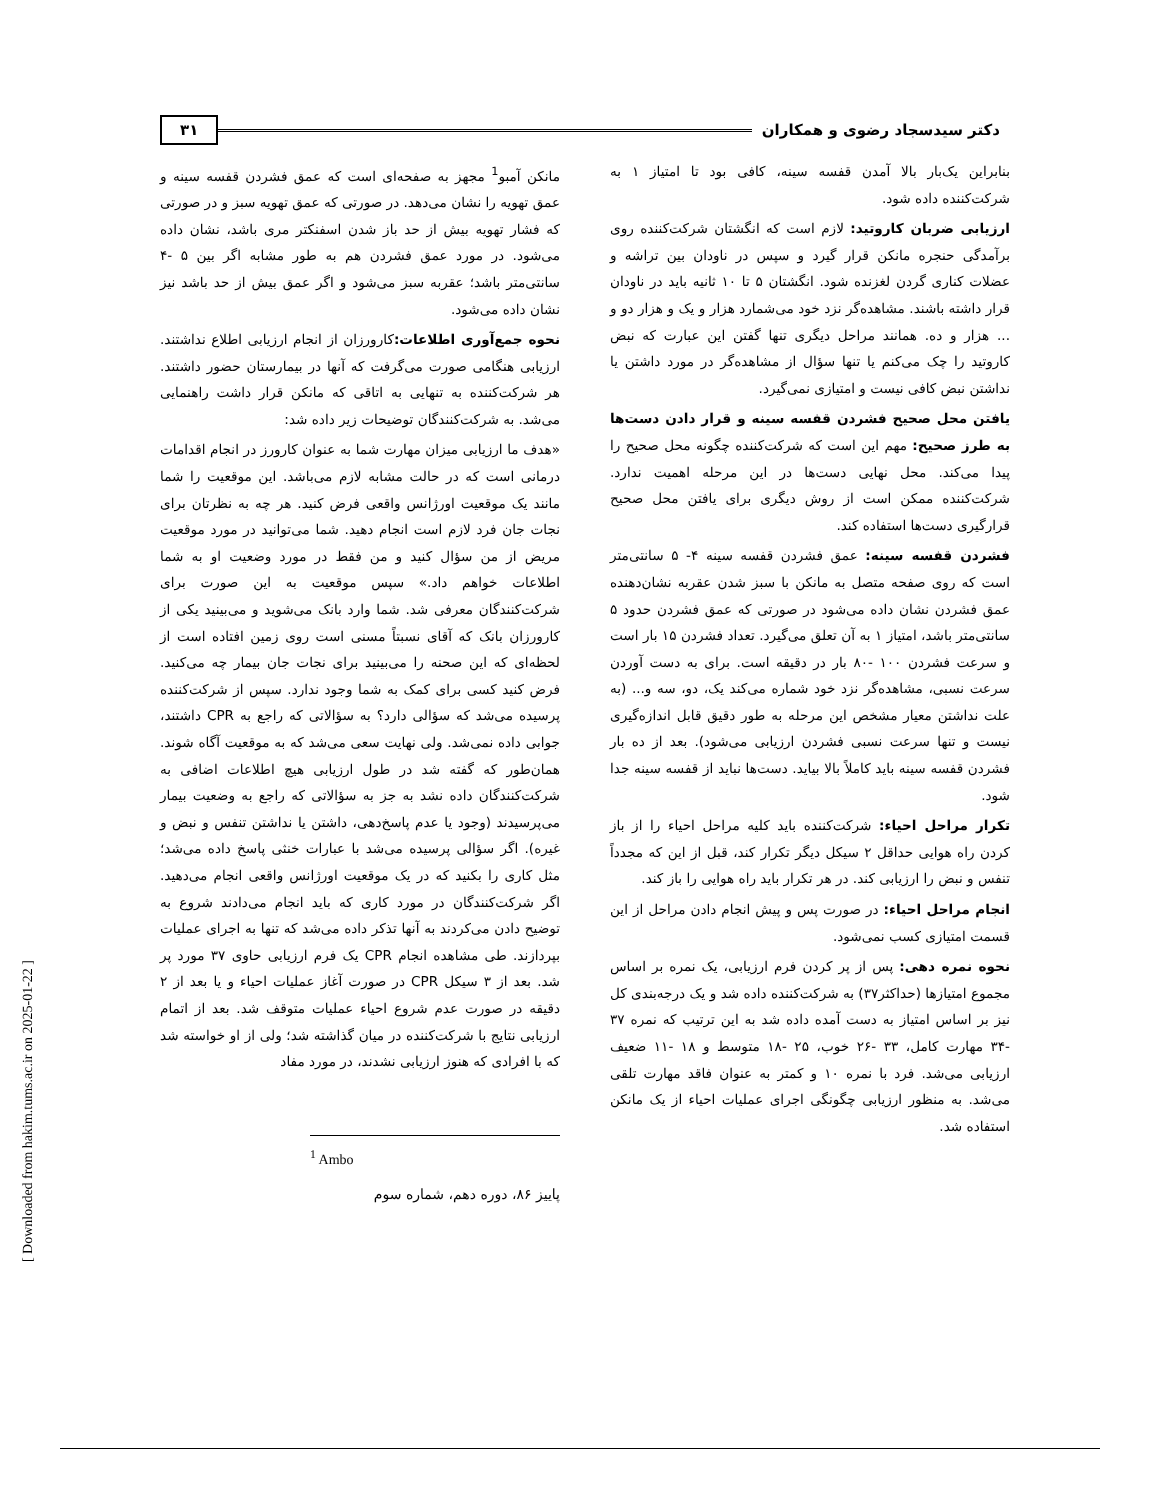دکتر سیدسجاد رضوی و همکاران ۳۱
بنابراین یک‌بار بالا آمدن قفسه سینه، کافی بود تا امتیاز ۱ به شرکت‌کننده داده شود.
ارزیابی ضربان کاروتید: لازم است که انگشتان شرکت‌کننده روی برآمدگی حنجره مانکن قرار گیرد و سپس در ناودان بین تراشه و عضلات کناری گردن لغزنده شود. انگشتان ۵ تا ۱۰ ثانیه باید در ناودان قرار داشته باشند. مشاهده‌گر نزد خود می‌شمارد هزار و یک و هزار دو و ... هزار و ده. همانند مراحل دیگری تنها گفتن این عبارت که نبض کاروتید را چک می‌کنم یا تنها سؤال از مشاهده‌گر در مورد داشتن یا نداشتن نبض کافی نیست و امتیازی نمی‌گیرد.
یافتن محل صحیح فشردن قفسه سینه و قرار دادن دست‌ها به طرز صحیح: مهم این است که شرکت‌کننده چگونه محل صحیح را پیدا می‌کند. محل نهایی دست‌ها در این مرحله اهمیت ندارد. شرکت‌کننده ممکن است از روش دیگری برای یافتن محل صحیح قرارگیری دست‌ها استفاده کند.
فشردن قفسه سینه: عمق فشردن قفسه سینه ۴- ۵ سانتی‌متر است که روی صفحه متصل به مانکن با سبز شدن عقربه نشان‌دهنده عمق فشردن نشان داده می‌شود در صورتی که عمق فشردن حدود ۵ سانتی‌متر باشد، امتیاز ۱ به آن تعلق می‌گیرد. تعداد فشردن ۱۵ بار است و سرعت فشردن ۱۰۰ -۸۰ بار در دقیقه است. برای به دست آوردن سرعت نسبی، مشاهده‌گر نزد خود شماره می‌کند یک، دو، سه و... (به علت نداشتن معیار مشخص این مرحله به طور دقیق قابل اندازه‌گیری نیست و تنها سرعت نسبی فشردن ارزیابی می‌شود). بعد از ده بار فشردن قفسه سینه باید کاملاً بالا بیاید. دست‌ها نباید از قفسه سینه جدا شود.
تکرار مراحل احیاء: شرکت‌کننده باید کلیه مراحل احیاء را از باز کردن راه هوایی حداقل ۲ سیکل دیگر تکرار کند، قبل از این که مجدداً تنفس و نبض را ارزیابی کند. در هر تکرار باید راه هوایی را باز کند.
انجام مراحل احیاء: در صورت پس و پیش انجام دادن مراحل از این قسمت امتیازی کسب نمی‌شود.
نحوه نمره دهی: پس از پر کردن فرم ارزیابی، یک نمره بر اساس مجموع امتیازها (حداکثر۳۷) به شرکت‌کننده داده شد و یک درجه‌بندی کل نیز بر اساس امتیاز به دست آمده داده شد به این ترتیب که نمره ۳۷ -۳۴ مهارت کامل، ۳۳ -۲۶ خوب، ۲۵ -۱۸ متوسط و ۱۸ -۱۱ ضعیف ارزیابی می‌شد. فرد با نمره ۱۰ و کمتر به عنوان فاقد مهارت تلقی می‌شد. به منظور ارزیابی چگونگی اجرای عملیات احیاء از یک مانکن استفاده شد.
مانکن آمبو<sup>1</sup> مجهز به صفحه‌ای است که عمق فشردن قفسه سینه و عمق تهویه را نشان می‌دهد. در صورتی که عمق تهویه سبز و در صورتی که فشار تهویه بیش از حد باز شدن اسفنکتر مری باشد، نشان داده می‌شود. در مورد عمق فشردن هم به طور مشابه اگر بین ۵ -۴ سانتی‌متر باشد؛ عقربه سبز می‌شود و اگر عمق بیش از حد باشد نیز نشان داده می‌شود.
نحوه جمع‌آوری اطلاعات: کارورزان از انجام ارزیابی اطلاع نداشتند. ارزیابی هنگامی صورت می‌گرفت که آنها در بیمارستان حضور داشتند. هر شرکت‌کننده به تنهایی به اتاقی که مانکن قرار داشت راهنمایی می‌شد. به شرکت‌کنندگان توضیحات زیر داده شد:
«هدف ما ارزیابی میزان مهارت شما به عنوان کارورز در انجام اقدامات درمانی است که در حالت مشابه لازم می‌باشد. این موقعیت را شما مانند یک موقعیت اورژانس واقعی فرض کنید. هر چه به نظرتان برای نجات جان فرد لازم است انجام دهید. شما می‌توانید در مورد موقعیت مریض از من سؤال کنید و من فقط در مورد وضعیت او به شما اطلاعات خواهم داد.» سپس موقعیت به این صورت برای شرکت‌کنندگان معرفی شد. شما وارد بانک می‌شوید و می‌بینید یکی از کارورزان بانک که آقای نسبتاً مسنی است روی زمین افتاده است از لحظه‌ای که این صحنه را می‌بینید برای نجات جان بیمار چه می‌کنید. فرض کنید کسی برای کمک به شما وجود ندارد. سپس از شرکت‌کننده پرسیده می‌شد که سؤالی دارد؟ به سؤالاتی که راجع به CPR داشتند، جوابی داده نمی‌شد. ولی نهایت سعی می‌شد که به موقعیت آگاه شوند. همان‌طور که گفته شد در طول ارزیابی هیچ اطلاعات اضافی به شرکت‌کنندگان داده نشد به جز به سؤالاتی که راجع به وضعیت بیمار می‌پرسیدند (وجود یا عدم پاسخ‌دهی، داشتن یا نداشتن تنفس و نبض و غیره). اگر سؤالی پرسیده می‌شد با عبارات خنثی پاسخ داده می‌شد؛ مثل کاری را بکنید که در یک موقعیت اورژانس واقعی انجام می‌دهید. اگر شرکت‌کنندگان در مورد کاری که باید انجام می‌دادند شروع به توضیح دادن می‌کردند به آنها تذکر داده می‌شد که تنها به اجرای عملیات بپردازند. طی مشاهده انجام CPR یک فرم ارزیابی حاوی ۳۷ مورد پر شد. بعد از ۳ سیکل CPR در صورت آغاز عملیات احیاء و یا بعد از ۲ دقیقه در صورت عدم شروع احیاء عملیات متوقف شد. بعد از اتمام ارزیابی نتایج با شرکت‌کننده در میان گذاشته شد؛ ولی از او خواسته شد که با افرادی که هنوز ارزیابی نشدند، در مورد مفاد
<sup>1</sup> Ambo
پاییز ۸۶، دوره دهم، شماره سوم
[ Downloaded from hakim.tums.ac.ir on 2025-01-22 ]